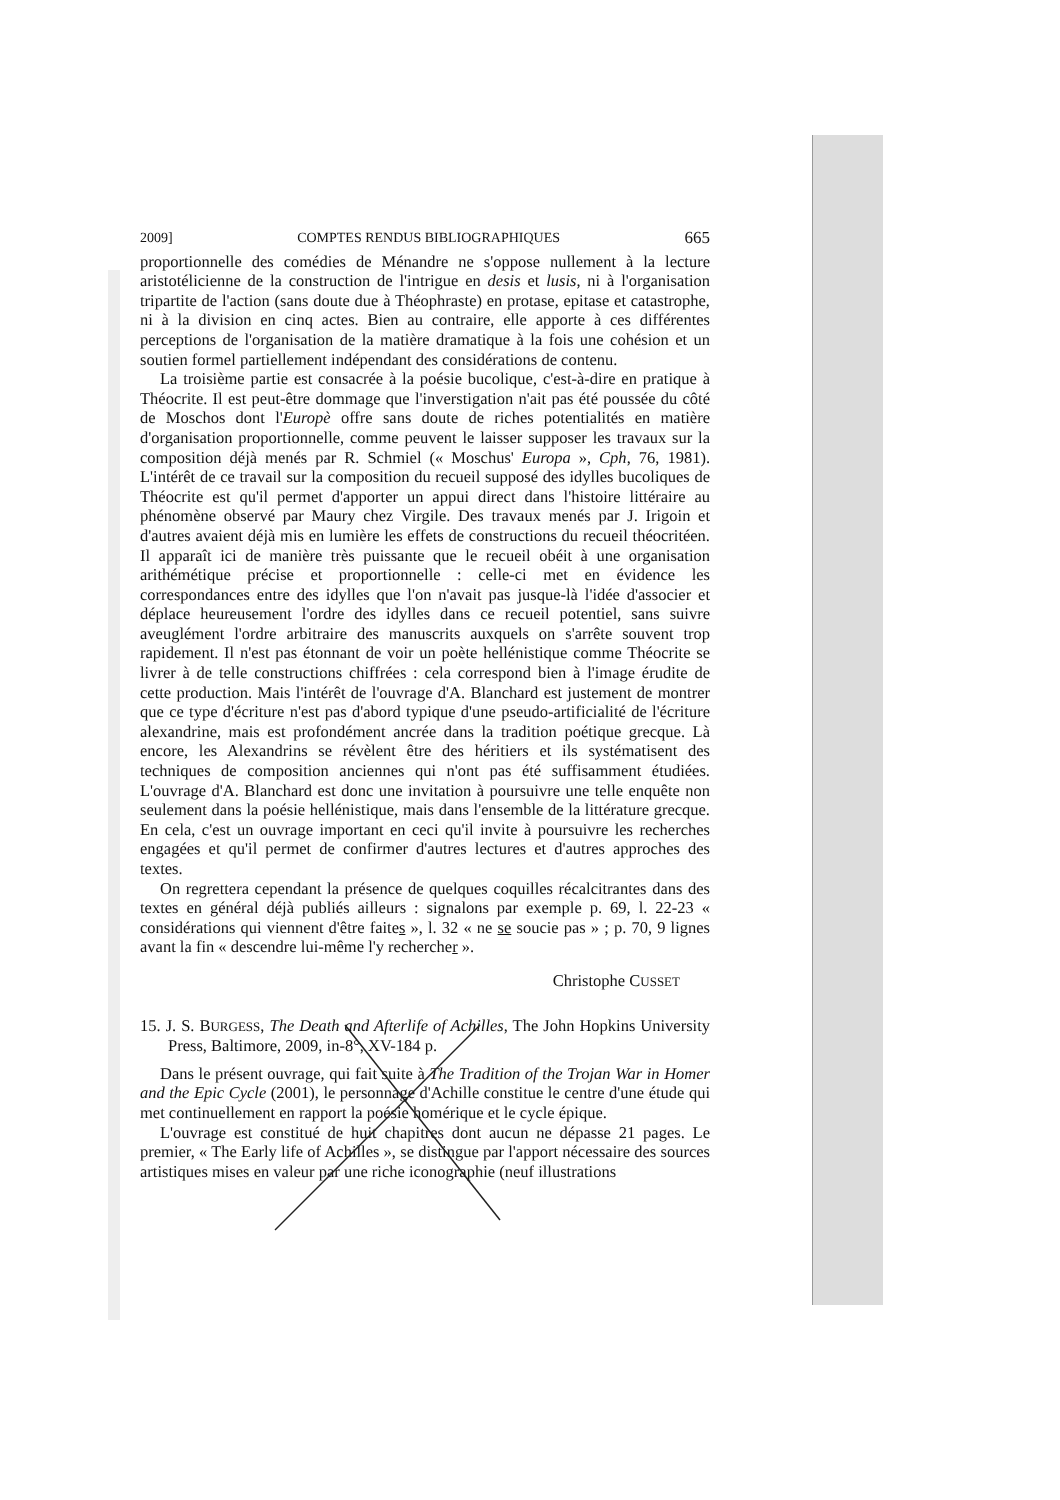2009] COMPTES RENDUS BIBLIOGRAPHIQUES 665
proportionnelle des comédies de Ménandre ne s'oppose nullement à la lecture aristotélicienne de la construction de l'intrigue en desis et lusis, ni à l'organisation tripartite de l'action (sans doute due à Théophraste) en protase, epitase et catastrophe, ni à la division en cinq actes. Bien au contraire, elle apporte à ces différentes perceptions de l'organisation de la matière dramatique à la fois une cohésion et un soutien formel partiellement indépendant des considérations de contenu.
La troisième partie est consacrée à la poésie bucolique, c'est-à-dire en pratique à Théocrite. Il est peut-être dommage que l'inverstigation n'ait pas été poussée du côté de Moschos dont l'Europè offre sans doute de riches potentialités en matière d'organisation proportionnelle, comme peuvent le laisser supposer les travaux sur la composition déjà menés par R. Schmiel (« Moschus' Europa », Cph, 76, 1981). L'intérêt de ce travail sur la composition du recueil supposé des idylles bucoliques de Théocrite est qu'il permet d'apporter un appui direct dans l'histoire littéraire au phénomène observé par Maury chez Virgile. Des travaux menés par J. Irigoin et d'autres avaient déjà mis en lumière les effets de constructions du recueil théocritéen. Il apparaît ici de manière très puissante que le recueil obéit à une organisation arithémétique précise et proportionnelle : celle-ci met en évidence les correspondances entre des idylles que l'on n'avait pas jusque-là l'idée d'associer et déplace heureusement l'ordre des idylles dans ce recueil potentiel, sans suivre aveuglément l'ordre arbitraire des manuscrits auxquels on s'arrête souvent trop rapidement. Il n'est pas étonnant de voir un poète hellénistique comme Théocrite se livrer à de telle constructions chiffrées : cela correspond bien à l'image érudite de cette production. Mais l'intérêt de l'ouvrage d'A. Blanchard est justement de montrer que ce type d'écriture n'est pas d'abord typique d'une pseudo-artificialité de l'écriture alexandrine, mais est profondément ancrée dans la tradition poétique grecque. Là encore, les Alexandrins se révèlent être des héritiers et ils systématisent des techniques de composition anciennes qui n'ont pas été suffisamment étudiées. L'ouvrage d'A. Blanchard est donc une invitation à poursuivre une telle enquête non seulement dans la poésie hellénistique, mais dans l'ensemble de la littérature grecque. En cela, c'est un ouvrage important en ceci qu'il invite à poursuivre les recherches engagées et qu'il permet de confirmer d'autres lectures et d'autres approches des textes.
On regrettera cependant la présence de quelques coquilles récalcitrantes dans des textes en général déjà publiés ailleurs : signalons par exemple p. 69, l. 22-23 « considérations qui viennent d'être faites », l. 32 « ne se soucie pas » ; p. 70, 9 lignes avant la fin « descendre lui-même l'y rechercher ».
Christophe CUSSET
15. J. S. BURGESS, The Death and Afterlife of Achilles, The John Hopkins University Press, Baltimore, 2009, in-8°, XV-184 p.
Dans le présent ouvrage, qui fait suite à The Tradition of the Trojan War in Homer and the Epic Cycle (2001), le personnage d'Achille constitue le centre d'une étude qui met continuellement en rapport la poésie homérique et le cycle épique.
L'ouvrage est constitué de huit chapitres dont aucun ne dépasse 21 pages. Le premier, « The Early life of Achilles », se distingue par l'apport nécessaire des sources artistiques mises en valeur par une riche iconographie (neuf illustrations